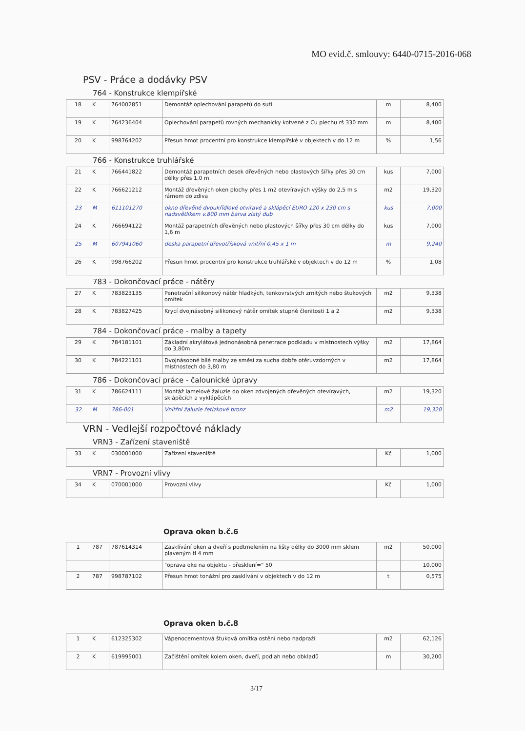MO evid.č. smlouvy: 6440-0715-2016-068
PSV - Práce a dodávky PSV
764 - Konstrukce klempířské
| 18 | K | 764002851 | Demontáž oplechování parapetů do suti | m | 8,400 |
| 19 | K | 764236404 | Oplechování parapetů rovných mechanicky kotvené z Cu plechu rš 330 mm | m | 8,400 |
| 20 | K | 998764202 | Přesun hmot procentní pro konstrukce klempířské v objektech v do 12 m | % | 1,56 |
766 - Konstrukce truhlářské
| 21 | K | 766441822 | Demontáž parapetních desek dřevěných nebo plastových šířky přes 30 cm délky přes 1,0 m | kus | 7,000 |
| 22 | K | 766621212 | Montáž dřevěných oken plochy přes 1 m2 otevíravých výšky do 2,5 m s rámem do zdiva | m2 | 19,320 |
| 23 | M | 611101270 | okno dřevěné dvoukřídlové otvíravé a sklápěcí EURO 120 x 230 cm s nadsvětlikem v.800 mm barva zlatý dub | kus | 7,000 |
| 24 | K | 766694122 | Montáž parapetních dřevěných nebo plastových šířky přes 30 cm délky do 1,6 m | kus | 7,000 |
| 25 | M | 607941060 | deska parapetní dřevotřísková vnitřní 0,45 x 1 m | m | 9,240 |
| 26 | K | 998766202 | Přesun hmot procentní pro konstrukce truhlářské v objektech v do 12 m | % | 1,08 |
783 - Dokončovací práce - nátěry
| 27 | K | 783823135 | Penetrační silikonový nátěr hladkých, tenkovrstvých zrnitých nebo štukových omítek | m2 | 9,338 |
| 28 | K | 783827425 | Krycí dvojnásobný silikonový nátěr omítek stupně členitosti 1 a 2 | m2 | 9,338 |
784 - Dokončovací práce - malby a tapety
| 29 | K | 784181101 | Základní akrylátová jednonásobná penetrace podkladu v místnostech výšky do 3,80m | m2 | 17,864 |
| 30 | K | 784221101 | Dvojnásobné bílé malby ze směsí za sucha dobře otěruvzdorných v místnostech do 3,80 m | m2 | 17,864 |
786 - Dokončovací práce - čalounické úpravy
| 31 | K | 786624111 | Montáž lamelové žaluzie do oken zdvojených dřevěných otevíravých, sklápěcích a vyklápěcích | m2 | 19,320 |
| 32 | M | 786-001 | Vnitřní žaluzie řetízkové bronz | m2 | 19,320 |
VRN - Vedlejší rozpočtové náklady
VRN3 - Zařízení staveniště
| 33 | K | 030001000 | Zařízení staveniště | Kč | 1,000 |
VRN7 - Provozní vlivy
| 34 | K | 070001000 | Provozní vlivy | Kč | 1,000 |
Oprava oken b.č.6
| 1 | 787 | 787614314 | Zasklívání oken a dveří s podtmelením na lišty délky do 3000 mm sklem plaveným tl 4 mm | m2 | 50,000 |
| | | | "oprava oke na objektu - přesklení=" 50 | | 10,000 |
| 2 | 787 | 998787102 | Přesun hmot tonážní pro zasklívání v objektech v do 12 m | t | 0,575 |
Oprava oken b.č.8
| 1 | K | 612325302 | Vápenocementová štuková omítka ostění nebo nadpraží | m2 | 62,126 |
| 2 | K | 619995001 | Začištění omítek kolem oken, dveří, podlah nebo obkladů | m | 30,200 |
3/17